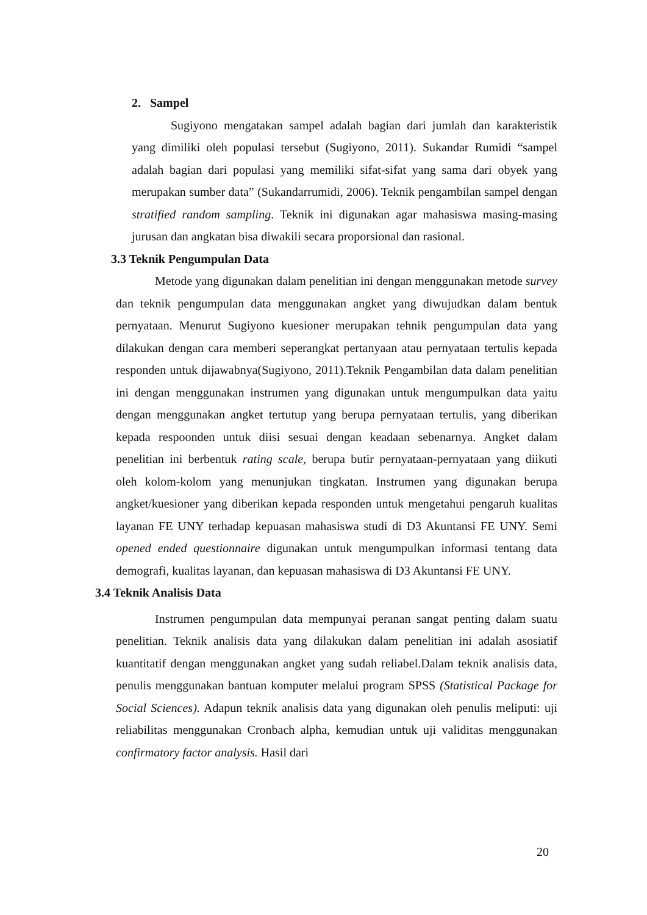2. Sampel
Sugiyono mengatakan sampel adalah bagian dari jumlah dan karakteristik yang dimiliki oleh populasi tersebut (Sugiyono, 2011). Sukandar Rumidi “sampel adalah bagian dari populasi yang memiliki sifat-sifat yang sama dari obyek yang merupakan sumber data” (Sukandarrumidi, 2006). Teknik pengambilan sampel dengan stratified random sampling. Teknik ini digunakan agar mahasiswa masing-masing jurusan dan angkatan bisa diwakili secara proporsional dan rasional.
3.3 Teknik Pengumpulan Data
Metode yang digunakan dalam penelitian ini dengan menggunakan metode survey dan teknik pengumpulan data menggunakan angket yang diwujudkan dalam bentuk pernyataan. Menurut Sugiyono kuesioner merupakan tehnik pengumpulan data yang dilakukan dengan cara memberi seperangkat pertanyaan atau pernyataan tertulis kepada responden untuk dijawabnya(Sugiyono, 2011).Teknik Pengambilan data dalam penelitian ini dengan menggunakan instrumen yang digunakan untuk mengumpulkan data yaitu dengan menggunakan angket tertutup yang berupa pernyataan tertulis, yang diberikan kepada respoonden untuk diisi sesuai dengan keadaan sebenarnya. Angket dalam penelitian ini berbentuk rating scale, berupa butir pernyataan-pernyataan yang diikuti oleh kolom-kolom yang menunjukan tingkatan. Instrumen yang digunakan berupa angket/kuesioner yang diberikan kepada responden untuk mengetahui pengaruh kualitas layanan FE UNY terhadap kepuasan mahasiswa studi di D3 Akuntansi FE UNY. Semi opened ended questionnaire digunakan untuk mengumpulkan informasi tentang data demografi, kualitas layanan, dan kepuasan mahasiswa di D3 Akuntansi FE UNY.
3.4 Teknik Analisis Data
Instrumen pengumpulan data mempunyai peranan sangat penting dalam suatu penelitian. Teknik analisis data yang dilakukan dalam penelitian ini adalah asosiatif kuantitatif dengan menggunakan angket yang sudah reliabel.Dalam teknik analisis data, penulis menggunakan bantuan komputer melalui program SPSS (Statistical Package for Social Sciences). Adapun teknik analisis data yang digunakan oleh penulis meliputi: uji reliabilitas menggunakan Cronbach alpha, kemudian untuk uji validitas menggunakan confirmatory factor analysis. Hasil dari
20